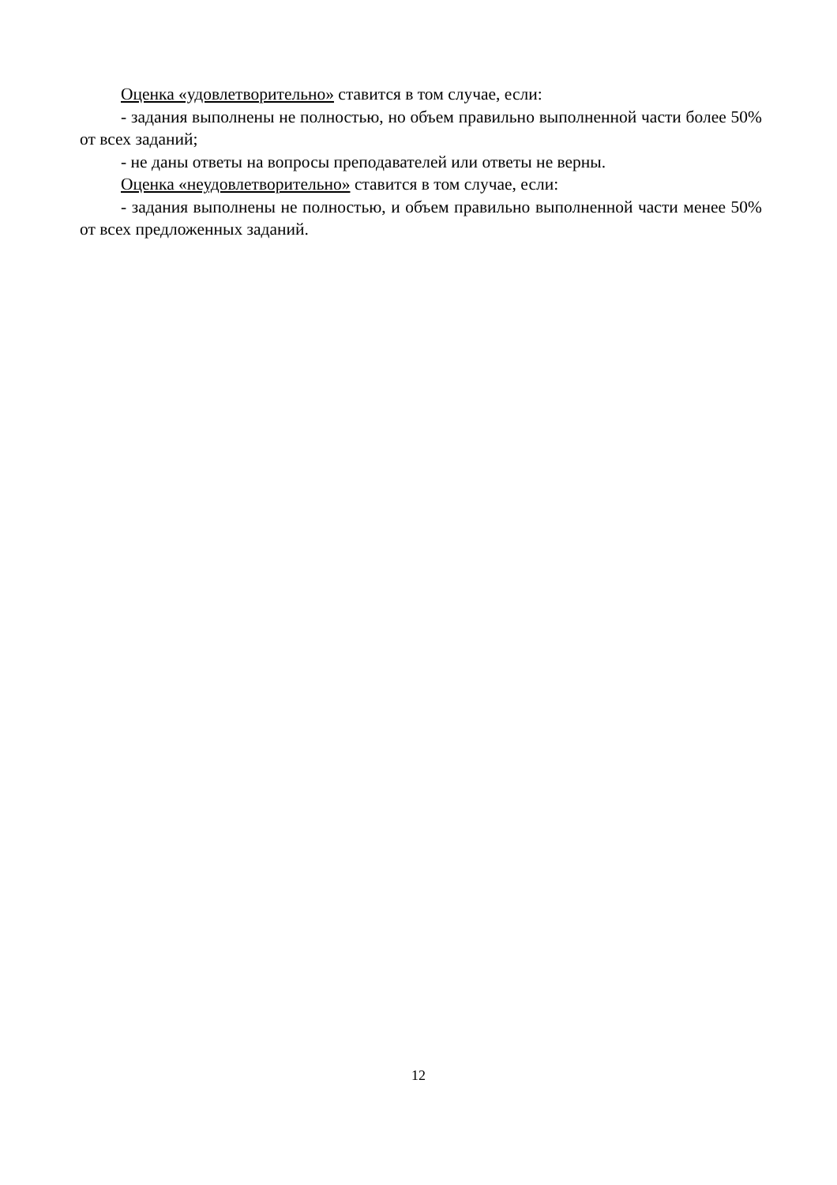Оценка «удовлетворительно» ставится в том случае, если:
- задания выполнены не полностью, но объем правильно выполненной части более 50% от всех заданий;
- не даны ответы на вопросы преподавателей или ответы не верны.
Оценка «неудовлетворительно» ставится в том случае, если:
- задания выполнены не полностью, и объем правильно выполненной части менее 50% от всех предложенных заданий.
12